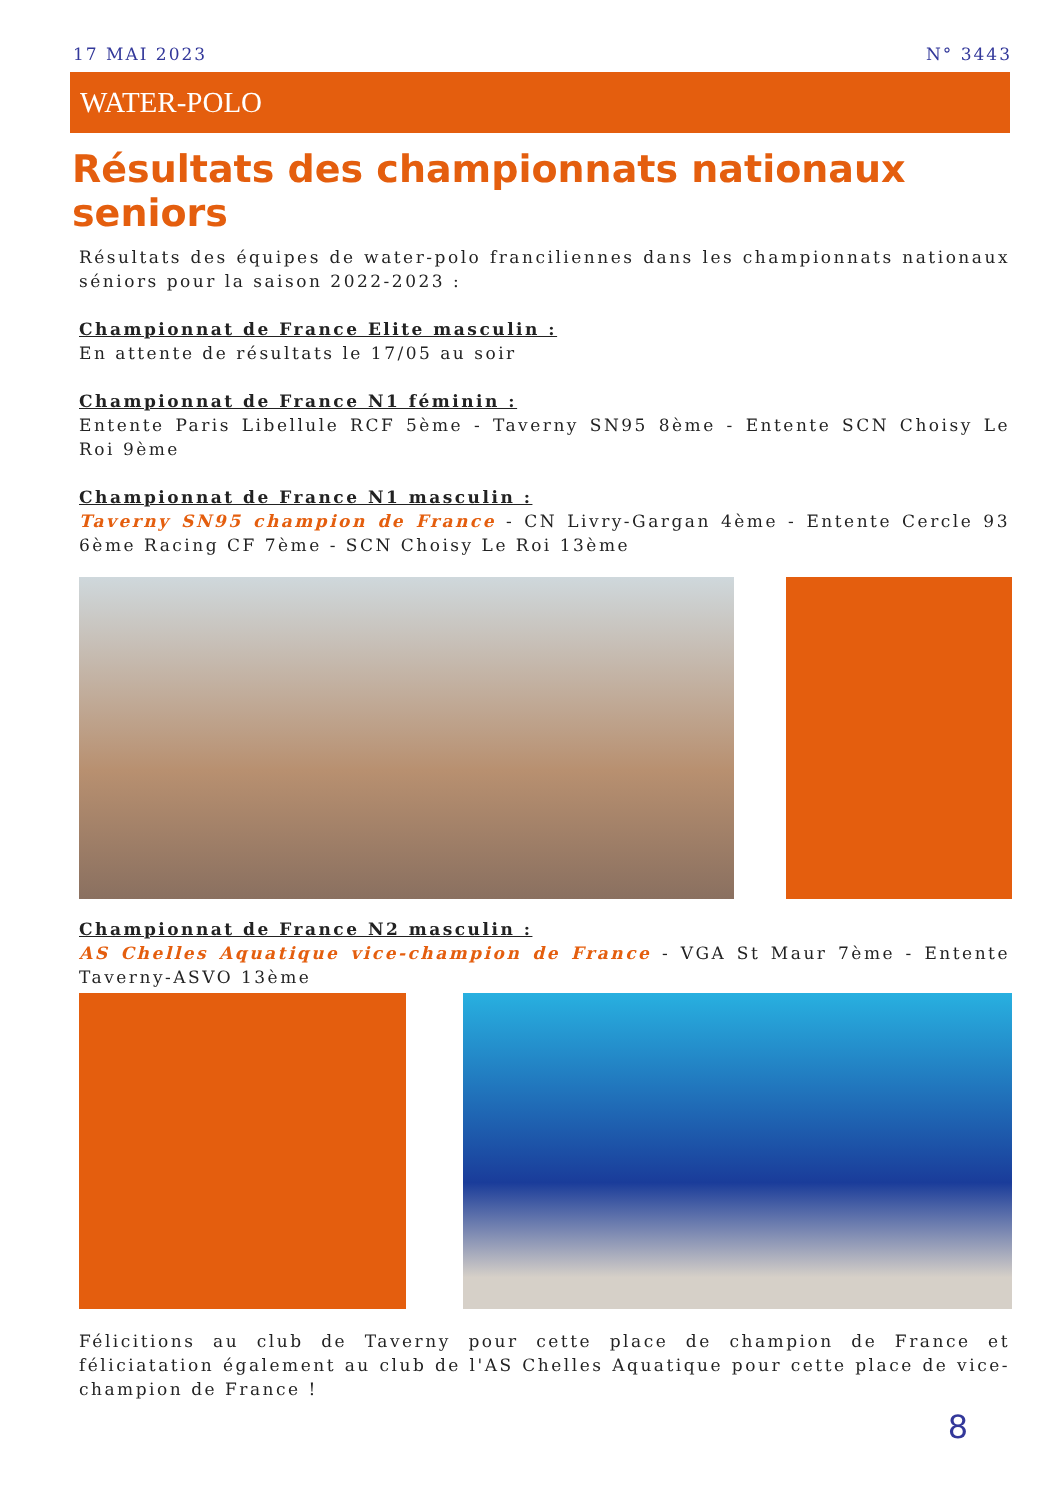17 MAI 2023 N° 3443
WATER-POLO
Résultats des championnats nationaux seniors
Résultats des équipes de water-polo franciliennes dans les championnats nationaux séniors pour la saison 2022-2023 :
Championnat de France Elite masculin :
En attente de résultats le 17/05 au soir
Championnat de France N1 féminin :
Entente Paris Libellule RCF 5ème - Taverny SN95 8ème - Entente SCN Choisy Le Roi 9ème
Championnat de France N1 masculin :
Taverny SN95 champion de France - CN Livry-Gargan 4ème - Entente Cercle 93 6ème Racing CF 7ème - SCN Choisy Le Roi 13ème
Championnat de France N2 masculin :
AS Chelles Aquatique vice-champion de France - VGA St Maur 7ème - Entente Taverny-ASVO 13ème
Félicitions au club de Taverny pour cette place de champion de France et féliciatation également au club de l'AS Chelles Aquatique pour cette place de vice-champion de France !
8